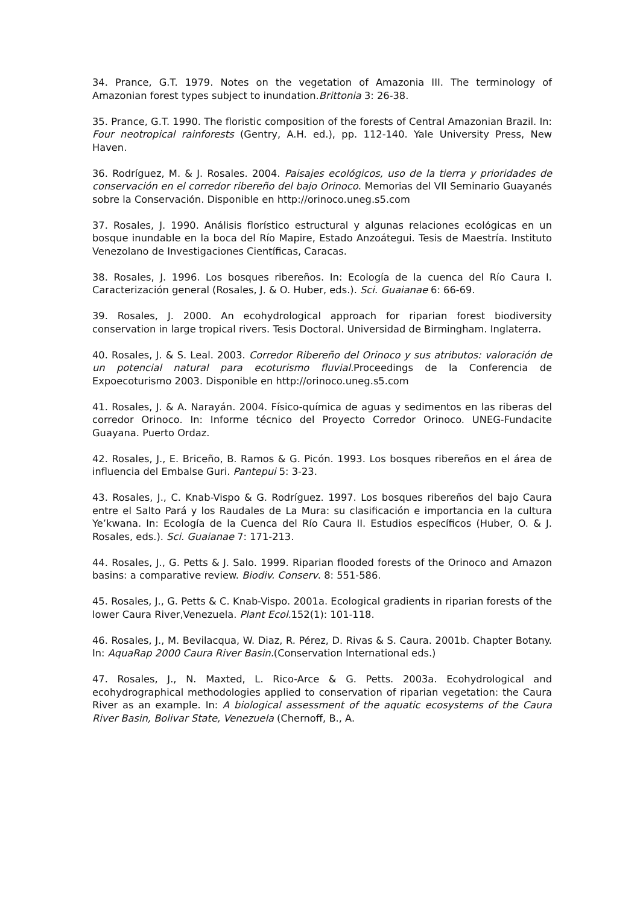34. Prance, G.T. 1979. Notes on the vegetation of Amazonia III. The terminology of Amazonian forest types subject to inundation.Brittonia 3: 26-38.
35. Prance, G.T. 1990. The floristic composition of the forests of Central Amazonian Brazil. In: Four neotropical rainforests (Gentry, A.H. ed.), pp. 112-140. Yale University Press, New Haven.
36. Rodríguez, M. & J. Rosales. 2004. Paisajes ecológicos, uso de la tierra y prioridades de conservación en el corredor ribereño del bajo Orinoco. Memorias del VII Seminario Guayanés sobre la Conservación. Disponible en http://orinoco.uneg.s5.com
37. Rosales, J. 1990. Análisis florístico estructural y algunas relaciones ecológicas en un bosque inundable en la boca del Río Mapire, Estado Anzoátegui. Tesis de Maestría. Instituto Venezolano de Investigaciones Científicas, Caracas.
38. Rosales, J. 1996. Los bosques ribereños. In: Ecología de la cuenca del Río Caura I. Caracterización general (Rosales, J. & O. Huber, eds.). Sci. Guaianae 6: 66-69.
39. Rosales, J. 2000. An ecohydrological approach for riparian forest biodiversity conservation in large tropical rivers. Tesis Doctoral. Universidad de Birmingham. Inglaterra.
40. Rosales, J. & S. Leal. 2003. Corredor Ribereño del Orinoco y sus atributos: valoración de un potencial natural para ecoturismo fluvial. Proceedings de la Conferencia de Expoecoturismo 2003. Disponible en http://orinoco.uneg.s5.com
41. Rosales, J. & A. Narayán. 2004. Físico-química de aguas y sedimentos en las riberas del corredor Orinoco. In: Informe técnico del Proyecto Corredor Orinoco. UNEG-Fundacite Guayana. Puerto Ordaz.
42. Rosales, J., E. Briceño, B. Ramos & G. Picón. 1993. Los bosques ribereños en el área de influencia del Embalse Guri. Pantepui 5: 3-23.
43. Rosales, J., C. Knab-Vispo & G. Rodríguez. 1997. Los bosques ribereños del bajo Caura entre el Salto Pará y los Raudales de La Mura: su clasificación e importancia en la cultura Ye’kwana. In: Ecología de la Cuenca del Río Caura II. Estudios específicos (Huber, O. & J. Rosales, eds.). Sci. Guaianae 7: 171-213.
44. Rosales, J., G. Petts & J. Salo. 1999. Riparian flooded forests of the Orinoco and Amazon basins: a comparative review. Biodiv. Conserv. 8: 551-586.
45. Rosales, J., G. Petts & C. Knab-Vispo. 2001a. Ecological gradients in riparian forests of the lower Caura River,Venezuela. Plant Ecol. 152(1): 101-118.
46. Rosales, J., M. Bevilacqua, W. Diaz, R. Pérez, D. Rivas & S. Caura. 2001b. Chapter Botany. In: AquaRap 2000 Caura River Basin.(Conservation International eds.)
47. Rosales, J., N. Maxted, L. Rico-Arce & G. Petts. 2003a. Ecohydrological and ecohydrographical methodologies applied to conservation of riparian vegetation: the Caura River as an example. In: A biological assessment of the aquatic ecosystems of the Caura River Basin, Bolivar State, Venezuela (Chernoff, B., A.